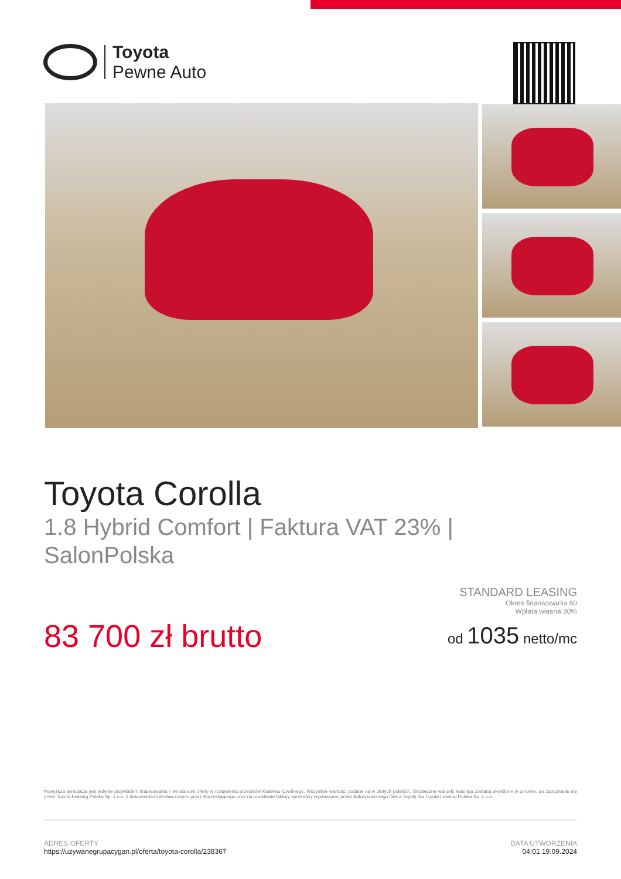Toyota
Pewne Auto
Toyota Corolla
1.8 Hybrid Comfort | Faktura VAT 23% | SalonPolska
83 700 zł brutto
STANDARD LEASING
Okres finansowania 60
Wpłata własna 30%
od 1035 netto/mc
Powyższa symulacja jest jedynie przykładem finansowania i nie stanowi oferty w rozumieniu przepisów Kodeksu Cywilnego. Wszystkie wartości podane są w złotych polskich. Ostateczne warunki leasingu zostaną określone w umowie, po zapoznaniu się przez Toyota Leasing Polska Sp. z o.o. z dokumentami dostarczonymi przez Korzystającego oraz na podstawie faktury sprzedaży wystawionej przez Autoryzowanego Dilera Toyoty dla Toyota Leasing Polska Sp. z o.o.
ADRES OFERTY
https://uzywanegrupacygan.pl/oferta/toyota-corolla/238367
DATA UTWORZENIA
04:01 19.09.2024